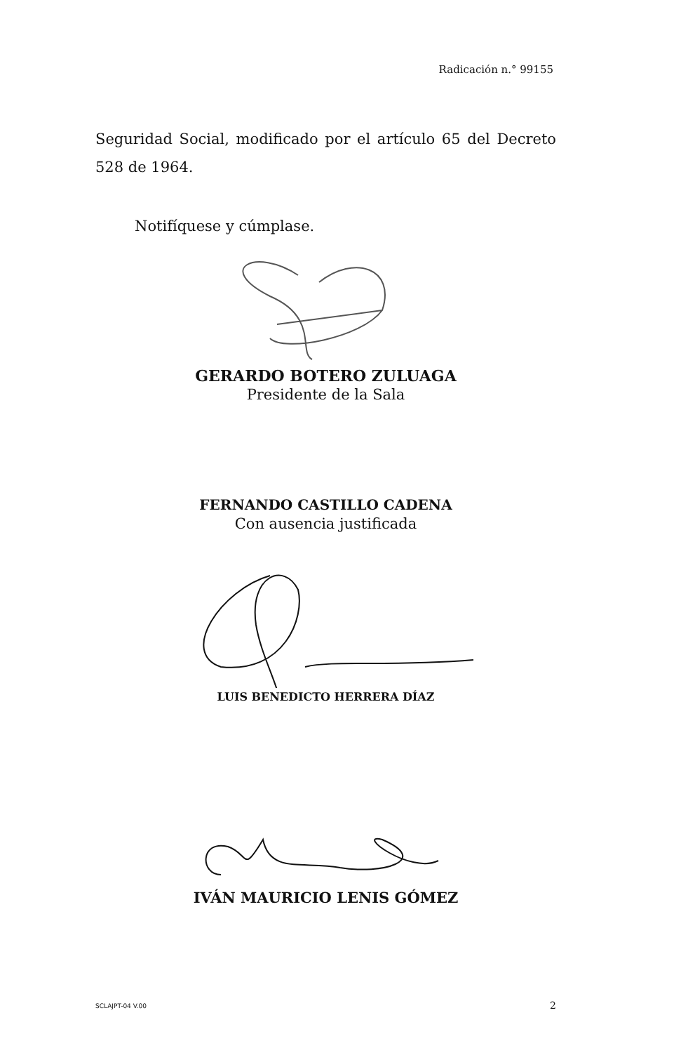Radicación n.° 99155
Seguridad Social, modificado por el artículo 65 del Decreto 528 de 1964.
Notifíquese y cúmplase.
GERARDO BOTERO ZULUAGA
Presidente de la Sala
FERNANDO CASTILLO CADENA
Con ausencia justificada
LUIS BENEDICTO HERRERA DÍAZ
IVÁN MAURICIO LENIS GÓMEZ
SCLAJPT-04 V.00 2